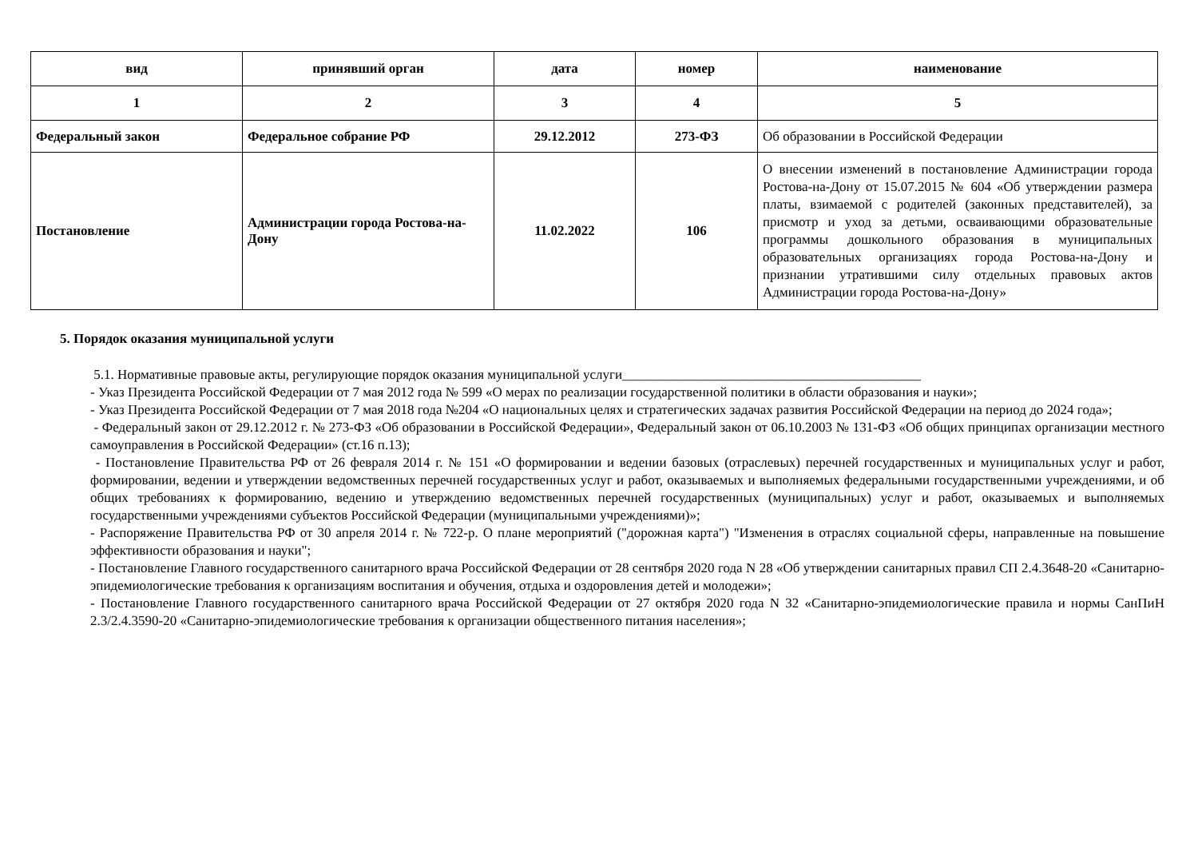| вид | принявший орган | дата | номер | наименование |
| --- | --- | --- | --- | --- |
| 1 | 2 | 3 | 4 | 5 |
| Федеральный закон | Федеральное собрание РФ | 29.12.2012 | 273-ФЗ | Об образовании в Российской Федерации |
| Постановление | Администрации города Ростова-на-Дону | 11.02.2022 | 106 | О внесении изменений в постановление Администрации города Ростова-на-Дону от 15.07.2015 № 604 «Об утверждении размера платы, взимаемой с родителей (законных представителей), за присмотр и уход за детьми, осваивающими образовательные программы дошкольного образования в муниципальных образовательных организациях города Ростова-на-Дону и признании утратившими силу отдельных правовых актов Администрации города Ростова-на-Дону» |
5. Порядок оказания муниципальной услуги
5.1. Нормативные правовые акты, регулирующие порядок оказания муниципальной услуги____________________________________________
- Указ Президента Российской Федерации от 7 мая 2012 года № 599 «О мерах по реализации государственной политики в области образования и науки»;
- Указ Президента Российской Федерации от 7 мая 2018 года №204 «О национальных целях и стратегических задачах развития Российской Федерации на период до 2024 года»;
- Федеральный закон от 29.12.2012 г. № 273-ФЗ «Об образовании в Российской Федерации», Федеральный закон от 06.10.2003 № 131-ФЗ «Об общих принципах организации местного самоуправления в Российской Федерации» (ст.16 п.13);
- Постановление Правительства РФ от 26 февраля 2014 г. № 151 «О формировании и ведении базовых (отраслевых) перечней государственных и муниципальных услуг и работ, формировании, ведении и утверждении ведомственных перечней государственных услуг и работ, оказываемых и выполняемых федеральными государственными учреждениями, и об общих требованиях к формированию, ведению и утверждению ведомственных перечней государственных (муниципальных) услуг и работ, оказываемых и выполняемых государственными учреждениями субъектов Российской Федерации (муниципальными учреждениями)»;
- Распоряжение Правительства РФ от 30 апреля 2014 г. № 722-р. О плане мероприятий ("дорожная карта") "Изменения в отраслях социальной сферы, направленные на повышение эффективности образования и науки";
- Постановление Главного государственного санитарного врача Российской Федерации от 28 сентября 2020 года N 28 «Об утверждении санитарных правил СП 2.4.3648-20 «Санитарно-эпидемиологические требования к организациям воспитания и обучения, отдыха и оздоровления детей и молодежи»;
- Постановление Главного государственного санитарного врача Российской Федерации от 27 октября 2020 года N 32 «Санитарно-эпидемиологические правила и нормы СанПиН 2.3/2.4.3590-20 «Санитарно-эпидемиологические требования к организации общественного питания населения»;